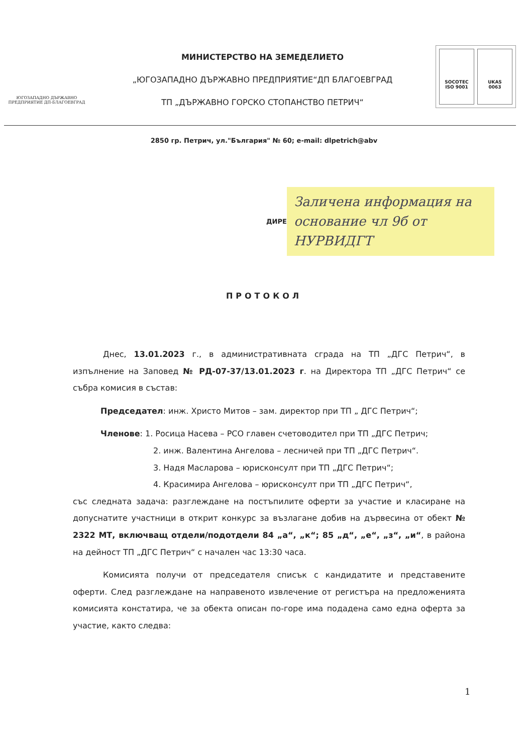ЮГОЗАПАДНО ДЪРЖАВНО ПРЕДПРИЯТИЕ ДП-БЛАГОЕВГРАД
МИНИСТЕРСТВО НА ЗЕМЕДЕЛИЕТО
„ЮГОЗАПАДНО ДЪРЖАВНО ПРЕДПРИЯТИЕ“ДП БЛАГОЕВГРАД
ТП „ДЪРЖАВНО ГОРСКО СТОПАНСТВО ПЕТРИЧ“
SOCOTEC
ISO 9001
UKAS
0063
2850 гр. Петрич, ул."България" № 60; e-mail: dlpetrich@abv
ДИРЕ
Заличена информация на основание чл 9б от НУРВИДГТ
ПРОТОКОЛ
Днес, 13.01.2023 г., в административната сграда на ТП „ДГС Петрич“, в изпълнение на Заповед № РД-07-37/13.01.2023 г. на Директора ТП „ДГС Петрич“ се събра комисия в състав:
Председател: инж. Христо Митов – зам. директор при ТП „ ДГС Петрич“;
Членове: 1. Росица Насева – РСО главен счетоводител при ТП „ДГС Петрич;
2. инж. Валентина Ангелова – лесничей при ТП „ДГС Петрич“.
3. Надя Масларова – юрисконсулт при ТП „ДГС Петрич“;
4. Красимира Ангелова – юрисконсулт при ТП „ДГС Петрич“,
със следната задача: разглеждане на постъпилите оферти за участие и класиране на допуснатите участници в открит конкурс за възлагане добив на дървесина от обект № 2322 МТ, включващ отдели/подотдели 84 „а“, „к“; 85 „д“, „е“, „з“, „и“, в района на дейност ТП „ДГС Петрич“ с начален час 13:30 часа.
Комисията получи от председателя списък с кандидатите и представените оферти. След разглеждане на направеното извлечение от регистъра на предложенията комисията констатира, че за обекта описан по-горе има подадена само една оферта за участие, както следва:
1